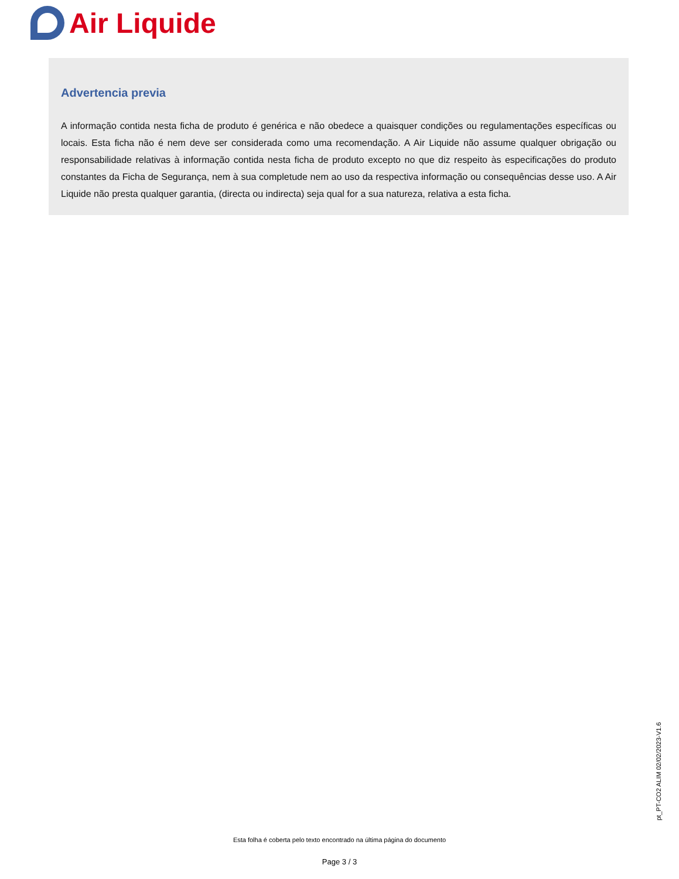Air Liquide
Advertencia previa
A informação contida nesta ficha de produto é genérica e não obedece a quaisquer condições ou regulamentações específicas ou locais. Esta ficha não é nem deve ser considerada como uma recomendação. A Air Liquide não assume qualquer obrigação ou responsabilidade relativas à informação contida nesta ficha de produto excepto no que diz respeito às especificações do produto constantes da Ficha de Segurança, nem à sua completude nem ao uso da respectiva informação ou consequências desse uso. A Air Liquide não presta qualquer garantia, (directa ou indirecta) seja qual for a sua natureza, relativa a esta ficha.
pt_PT-CO2 ALIM 02/02/2023-V1.6
Esta folha é coberta pelo texto encontrado na última página do documento
Page 3 / 3